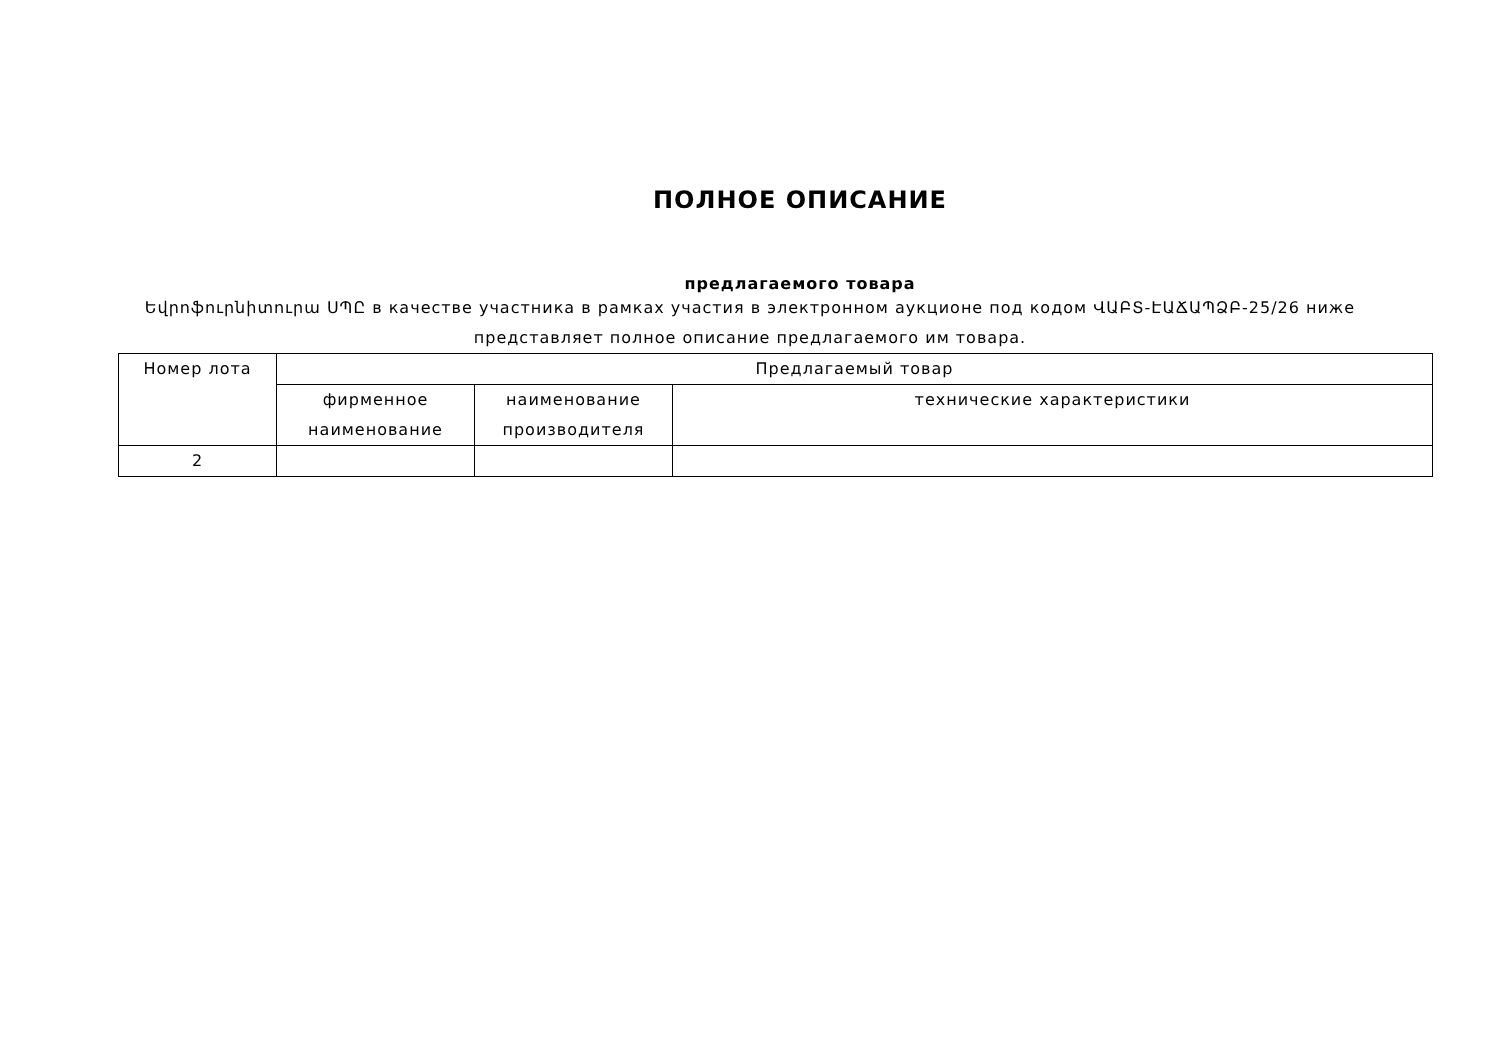ПОЛНОЕ ОПИСАНИЕ
предлагаемого товара
Եվրոֆուրնիտուրա ՍՊԸ в качестве участника в рамках участия в электронном аукционе под кодом ՎԱԲՏ-ԷԱՃԱՊՁԲ-25/26 ниже представляет полное описание предлагаемого им товара.
| Номер лота | Предлагаемый товар | | |
| --- | --- | --- | --- |
| | фирменное наименование | наименование производителя | технические характеристики |
| 2 | | | |